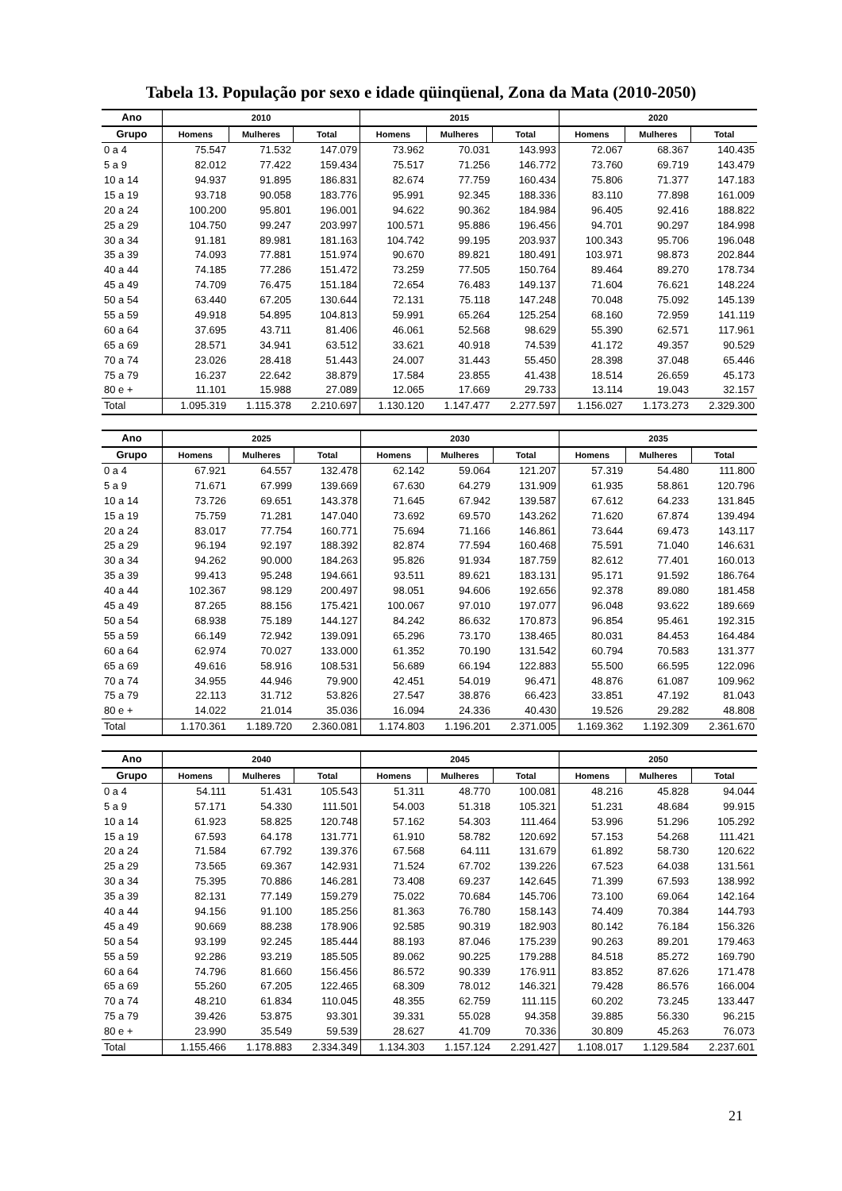Tabela 13. População por sexo e idade qüinqüenal, Zona da Mata (2010-2050)
| Ano | 2010 | | | 2015 | | | 2020 | | |
| --- | --- | --- | --- | --- | --- | --- | --- | --- | --- |
| Grupo | Homens | Mulheres | Total | Homens | Mulheres | Total | Homens | Mulheres | Total |
| 0 a 4 | 75.547 | 71.532 | 147.079 | 73.962 | 70.031 | 143.993 | 72.067 | 68.367 | 140.435 |
| 5 a 9 | 82.012 | 77.422 | 159.434 | 75.517 | 71.256 | 146.772 | 73.760 | 69.719 | 143.479 |
| 10 a 14 | 94.937 | 91.895 | 186.831 | 82.674 | 77.759 | 160.434 | 75.806 | 71.377 | 147.183 |
| 15 a 19 | 93.718 | 90.058 | 183.776 | 95.991 | 92.345 | 188.336 | 83.110 | 77.898 | 161.009 |
| 20 a 24 | 100.200 | 95.801 | 196.001 | 94.622 | 90.362 | 184.984 | 96.405 | 92.416 | 188.822 |
| 25 a 29 | 104.750 | 99.247 | 203.997 | 100.571 | 95.886 | 196.456 | 94.701 | 90.297 | 184.998 |
| 30 a 34 | 91.181 | 89.981 | 181.163 | 104.742 | 99.195 | 203.937 | 100.343 | 95.706 | 196.048 |
| 35 a 39 | 74.093 | 77.881 | 151.974 | 90.670 | 89.821 | 180.491 | 103.971 | 98.873 | 202.844 |
| 40 a 44 | 74.185 | 77.286 | 151.472 | 73.259 | 77.505 | 150.764 | 89.464 | 89.270 | 178.734 |
| 45 a 49 | 74.709 | 76.475 | 151.184 | 72.654 | 76.483 | 149.137 | 71.604 | 76.621 | 148.224 |
| 50 a 54 | 63.440 | 67.205 | 130.644 | 72.131 | 75.118 | 147.248 | 70.048 | 75.092 | 145.139 |
| 55 a 59 | 49.918 | 54.895 | 104.813 | 59.991 | 65.264 | 125.254 | 68.160 | 72.959 | 141.119 |
| 60 a 64 | 37.695 | 43.711 | 81.406 | 46.061 | 52.568 | 98.629 | 55.390 | 62.571 | 117.961 |
| 65 a 69 | 28.571 | 34.941 | 63.512 | 33.621 | 40.918 | 74.539 | 41.172 | 49.357 | 90.529 |
| 70 a 74 | 23.026 | 28.418 | 51.443 | 24.007 | 31.443 | 55.450 | 28.398 | 37.048 | 65.446 |
| 75 a 79 | 16.237 | 22.642 | 38.879 | 17.584 | 23.855 | 41.438 | 18.514 | 26.659 | 45.173 |
| 80 e + | 11.101 | 15.988 | 27.089 | 12.065 | 17.669 | 29.733 | 13.114 | 19.043 | 32.157 |
| Total | 1.095.319 | 1.115.378 | 2.210.697 | 1.130.120 | 1.147.477 | 2.277.597 | 1.156.027 | 1.173.273 | 2.329.300 |
| Ano | 2025 | | | 2030 | | | 2035 | | |
| --- | --- | --- | --- | --- | --- | --- | --- | --- | --- |
| Grupo | Homens | Mulheres | Total | Homens | Mulheres | Total | Homens | Mulheres | Total |
| 0 a 4 | 67.921 | 64.557 | 132.478 | 62.142 | 59.064 | 121.207 | 57.319 | 54.480 | 111.800 |
| 5 a 9 | 71.671 | 67.999 | 139.669 | 67.630 | 64.279 | 131.909 | 61.935 | 58.861 | 120.796 |
| 10 a 14 | 73.726 | 69.651 | 143.378 | 71.645 | 67.942 | 139.587 | 67.612 | 64.233 | 131.845 |
| 15 a 19 | 75.759 | 71.281 | 147.040 | 73.692 | 69.570 | 143.262 | 71.620 | 67.874 | 139.494 |
| 20 a 24 | 83.017 | 77.754 | 160.771 | 75.694 | 71.166 | 146.861 | 73.644 | 69.473 | 143.117 |
| 25 a 29 | 96.194 | 92.197 | 188.392 | 82.874 | 77.594 | 160.468 | 75.591 | 71.040 | 146.631 |
| 30 a 34 | 94.262 | 90.000 | 184.263 | 95.826 | 91.934 | 187.759 | 82.612 | 77.401 | 160.013 |
| 35 a 39 | 99.413 | 95.248 | 194.661 | 93.511 | 89.621 | 183.131 | 95.171 | 91.592 | 186.764 |
| 40 a 44 | 102.367 | 98.129 | 200.497 | 98.051 | 94.606 | 192.656 | 92.378 | 89.080 | 181.458 |
| 45 a 49 | 87.265 | 88.156 | 175.421 | 100.067 | 97.010 | 197.077 | 96.048 | 93.622 | 189.669 |
| 50 a 54 | 68.938 | 75.189 | 144.127 | 84.242 | 86.632 | 170.873 | 96.854 | 95.461 | 192.315 |
| 55 a 59 | 66.149 | 72.942 | 139.091 | 65.296 | 73.170 | 138.465 | 80.031 | 84.453 | 164.484 |
| 60 a 64 | 62.974 | 70.027 | 133.000 | 61.352 | 70.190 | 131.542 | 60.794 | 70.583 | 131.377 |
| 65 a 69 | 49.616 | 58.916 | 108.531 | 56.689 | 66.194 | 122.883 | 55.500 | 66.595 | 122.096 |
| 70 a 74 | 34.955 | 44.946 | 79.900 | 42.451 | 54.019 | 96.471 | 48.876 | 61.087 | 109.962 |
| 75 a 79 | 22.113 | 31.712 | 53.826 | 27.547 | 38.876 | 66.423 | 33.851 | 47.192 | 81.043 |
| 80 e + | 14.022 | 21.014 | 35.036 | 16.094 | 24.336 | 40.430 | 19.526 | 29.282 | 48.808 |
| Total | 1.170.361 | 1.189.720 | 2.360.081 | 1.174.803 | 1.196.201 | 2.371.005 | 1.169.362 | 1.192.309 | 2.361.670 |
| Ano | 2040 | | | 2045 | | | 2050 | | |
| --- | --- | --- | --- | --- | --- | --- | --- | --- | --- |
| Grupo | Homens | Mulheres | Total | Homens | Mulheres | Total | Homens | Mulheres | Total |
| 0 a 4 | 54.111 | 51.431 | 105.543 | 51.311 | 48.770 | 100.081 | 48.216 | 45.828 | 94.044 |
| 5 a 9 | 57.171 | 54.330 | 111.501 | 54.003 | 51.318 | 105.321 | 51.231 | 48.684 | 99.915 |
| 10 a 14 | 61.923 | 58.825 | 120.748 | 57.162 | 54.303 | 111.464 | 53.996 | 51.296 | 105.292 |
| 15 a 19 | 67.593 | 64.178 | 131.771 | 61.910 | 58.782 | 120.692 | 57.153 | 54.268 | 111.421 |
| 20 a 24 | 71.584 | 67.792 | 139.376 | 67.568 | 64.111 | 131.679 | 61.892 | 58.730 | 120.622 |
| 25 a 29 | 73.565 | 69.367 | 142.931 | 71.524 | 67.702 | 139.226 | 67.523 | 64.038 | 131.561 |
| 30 a 34 | 75.395 | 70.886 | 146.281 | 73.408 | 69.237 | 142.645 | 71.399 | 67.593 | 138.992 |
| 35 a 39 | 82.131 | 77.149 | 159.279 | 75.022 | 70.684 | 145.706 | 73.100 | 69.064 | 142.164 |
| 40 a 44 | 94.156 | 91.100 | 185.256 | 81.363 | 76.780 | 158.143 | 74.409 | 70.384 | 144.793 |
| 45 a 49 | 90.669 | 88.238 | 178.906 | 92.585 | 90.319 | 182.903 | 80.142 | 76.184 | 156.326 |
| 50 a 54 | 93.199 | 92.245 | 185.444 | 88.193 | 87.046 | 175.239 | 90.263 | 89.201 | 179.463 |
| 55 a 59 | 92.286 | 93.219 | 185.505 | 89.062 | 90.225 | 179.288 | 84.518 | 85.272 | 169.790 |
| 60 a 64 | 74.796 | 81.660 | 156.456 | 86.572 | 90.339 | 176.911 | 83.852 | 87.626 | 171.478 |
| 65 a 69 | 55.260 | 67.205 | 122.465 | 68.309 | 78.012 | 146.321 | 79.428 | 86.576 | 166.004 |
| 70 a 74 | 48.210 | 61.834 | 110.045 | 48.355 | 62.759 | 111.115 | 60.202 | 73.245 | 133.447 |
| 75 a 79 | 39.426 | 53.875 | 93.301 | 39.331 | 55.028 | 94.358 | 39.885 | 56.330 | 96.215 |
| 80 e + | 23.990 | 35.549 | 59.539 | 28.627 | 41.709 | 70.336 | 30.809 | 45.263 | 76.073 |
| Total | 1.155.466 | 1.178.883 | 2.334.349 | 1.134.303 | 1.157.124 | 2.291.427 | 1.108.017 | 1.129.584 | 2.237.601 |
21